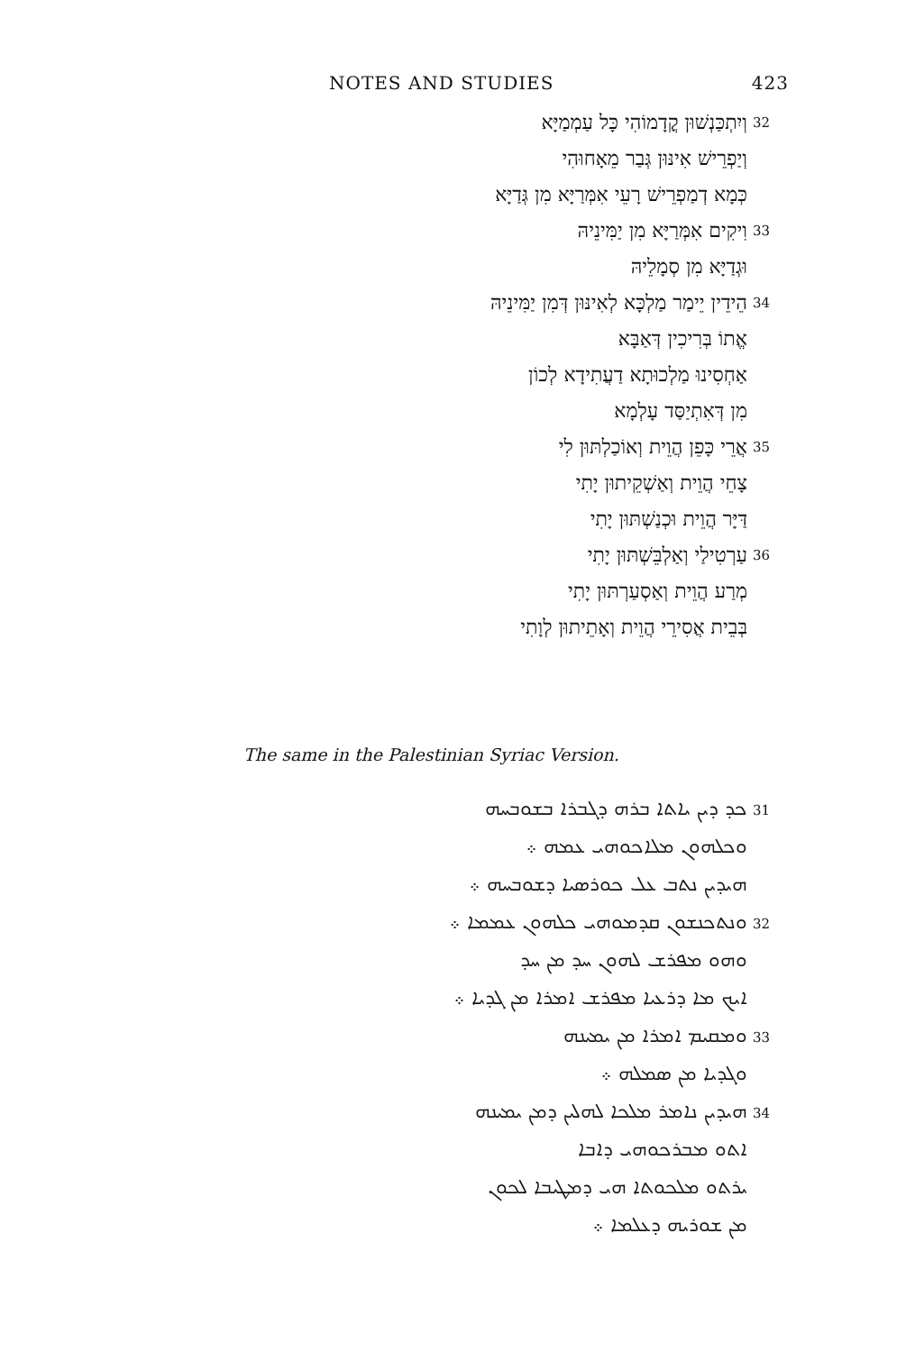NOTES AND STUDIES 423
וְיִתְכַּנְשׁוּן קֳדָמוֹהִי כָּל עַמְמַיָּא 32
וְיַפְרֵישׁ אִינּוּן גְּבַר מֵאָחוּהִי
כְּמָא דְמַפְרֵישׁ רָעֵי אִמְּרַיָּא מִן גְּדַיָּא
וִיקִים אִמְּרַיָּא מִן יַמִּינֵיהּ 33
וּגְדַיָּא מִן סְמָלֵיהּ
הֵידֵין יֵימַר מַלְכָּא לְאִינּוּן דְּמִן יַמִּינֵיהּ 34
אֱתוֹ בְּרִיכִין דְּאַבָּא
אַחְסִינוּ מַלְכוּתָא דַעֲתִידָא לְכוֹן
מִן דְּאִתְיַסַּד עָלְמָא
אֲרֵי כָּפֵן הֲוֵית וְאוֹכַלְתּוּן לִי 35
צָחֵי הֲוֵית וְאַשְׁקֵיתוּן יָתִי
דַּיָּר הֲוֵית וּכְנַשְׁתּוּן יָתִי
עַרְטִילַי וְאַלְבֵּשְׁתּוּן יָתִי 36
מְרַע הֲוֵית וְאַסְעַרְתּוּן יָתִי
בְּבֵית אֲסִירֵי הֲוֵית וְאָתֵיתוּן לְוָתִי
The same in the Palestinian Syriac Version.
ܟܕ ܕܝܢ ܝܐܬܐ ܒܪܗ ܕܓܒܪܐ ܒܫܘܒܚܗ 31
ܘܟܠܗܘܢ ܡܠܐܟܘܗܝ ܥܡܗ ܀
ܗܝܕܝܢ ܢܬܒ ܥܠ ܟܘܪܣܝܐ ܕܫܘܒܚܗ ܀
ܘܢܬܟܢܫܘܢ ܩܕܡܘܗܝ ܟܠܗܘܢ ܥܡܡܐ ܀ 32
ܘܗܘ ܡܦܪܫ ܠܗܘܢ ܚܕ ܡܢ ܚܕ
ܐܝܟ ܡܐ ܕܪܥܝܐ ܡܦܪܫ ܐܡܪܐ ܡܢ ܓܕܝܐ ܀
ܘܡܩܝܡ ܐܡܪܐ ܡܢ ܝܡܝܢܗ 33
ܘܓܕܝܐ ܡܢ ܣܡܠܗ ܀
ܗܝܕܝܢ ܢܐܡܪ ܡܠܟܐ ܠܗܠܝܢ ܕܡܢ ܝܡܝܢܗ 34
ܐܬܘ ܡܒܪܟܘܗܝ ܕܐܒܐ
ܝܪܬܘ ܡܠܟܘܬܐ ܗܝ ܕܡܛܝܒܐ ܠܟܘܢ
ܡܢ ܫܘܪܝܗ ܕܥܠܡܐ ܀